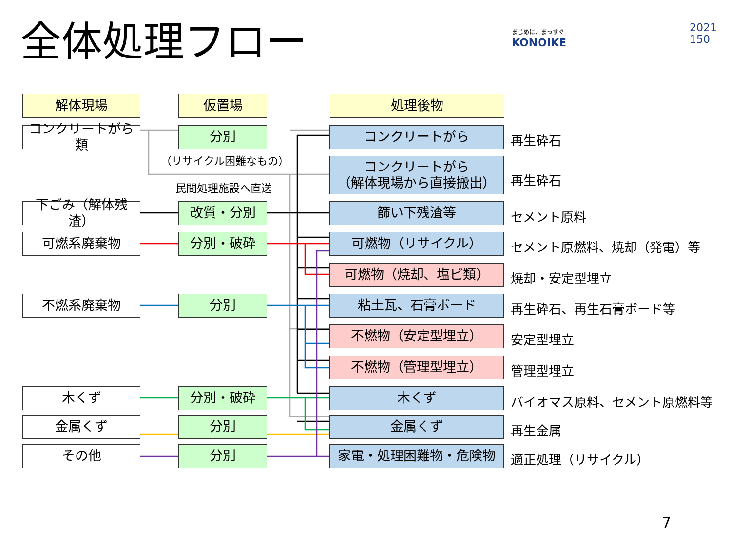全体処理フロー
まじめに、まっすぐ
KONOIKE
2021
150
解体現場 仮置場 処理後物
コンクリートがら類
分別
（リサイクル困難なもの）
民間処理施設へ直送
下ごみ（解体残渣）
改質・分別
可燃系廃棄物 分別・破砕
不燃系廃棄物 分別
木くず 分別・破砕
金属くず 分別
その他 分別
コンクリートがら 再生砕石
コンクリートがら
（解体現場から直接搬出）
再生砕石
篩い下残渣等 セメント原料
可燃物（リサイクル） セメント原燃料、焼却（発電）等
可燃物（焼却、塩ビ類） 焼却・安定型埋立
粘土瓦、石膏ボード 再生砕石、再生石膏ボード等
不燃物（安定型埋立） 安定型埋立
不燃物（管理型埋立） 管理型埋立
木くず バイオマス原料、セメント原燃料等
金属くず 再生金属
家電・処理困難物・危険物 適正処理（リサイクル）
7